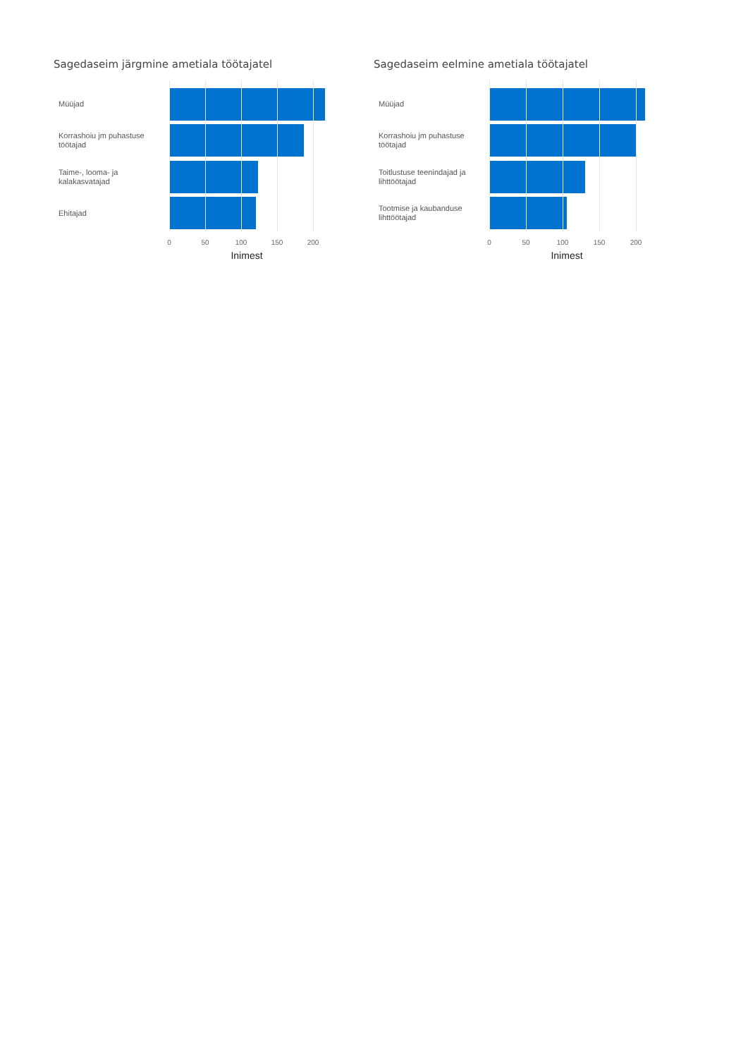Sagedaseim järgmine ametiala töötajatel
Müüjad
Korrashoiu jm puhastuse töötajad
Taime-, looma- ja kalakasvatajad
Ehitajad
0 50 100 150 200
Inimest
Sagedaseim eelmine ametiala töötajatel
Müüjad
Korrashoiu jm puhastuse töötajad
Toitlustuse teenindajad ja lihttöötajad
Tootmise ja kaubanduse lihttöötajad
0 50 100 150 200
Inimest